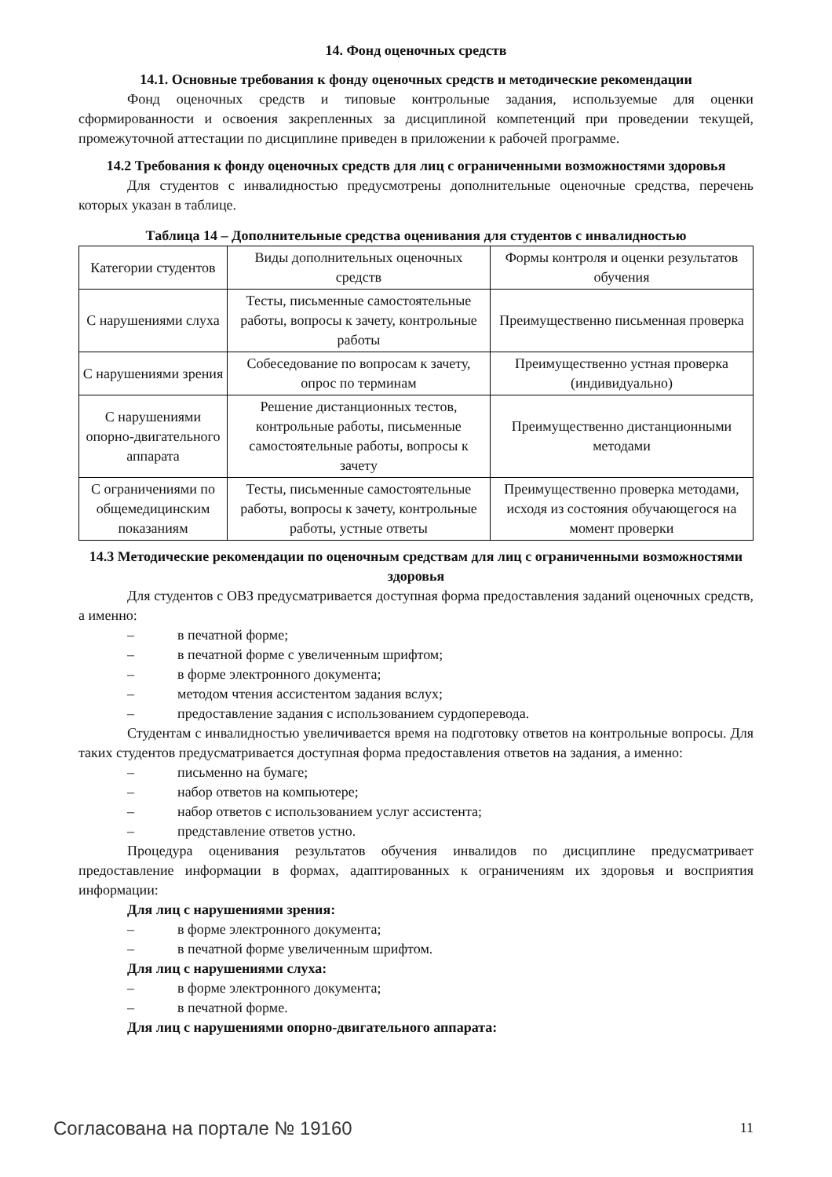14. Фонд оценочных средств
14.1. Основные требования к фонду оценочных средств и методические рекомендации
Фонд оценочных средств и типовые контрольные задания, используемые для оценки сформированности и освоения закрепленных за дисциплиной компетенций при проведении текущей, промежуточной аттестации по дисциплине приведен в приложении к рабочей программе.
14.2 Требования к фонду оценочных средств для лиц с ограниченными возможностями здоровья
Для студентов с инвалидностью предусмотрены дополнительные оценочные средства, перечень которых указан в таблице.
Таблица 14 – Дополнительные средства оценивания для студентов с инвалидностью
| Категории студентов | Виды дополнительных оценочных средств | Формы контроля и оценки результатов обучения |
| С нарушениями слуха | Тесты, письменные самостоятельные работы, вопросы к зачету, контрольные работы | Преимущественно письменная проверка |
| С нарушениями зрения | Собеседование по вопросам к зачету, опрос по терминам | Преимущественно устная проверка (индивидуально) |
| С нарушениями опорно-двигательного аппарата | Решение дистанционных тестов, контрольные работы, письменные самостоятельные работы, вопросы к зачету | Преимущественно дистанционными методами |
| С ограничениями по общемедицинским показаниям | Тесты, письменные самостоятельные работы, вопросы к зачету, контрольные работы, устные ответы | Преимущественно проверка методами, исходя из состояния обучающегося на момент проверки |
14.3 Методические рекомендации по оценочным средствам для лиц с ограниченными возможностями здоровья
Для студентов с ОВЗ предусматривается доступная форма предоставления заданий оценочных средств, а именно:
– в печатной форме;
– в печатной форме с увеличенным шрифтом;
– в форме электронного документа;
– методом чтения ассистентом задания вслух;
– предоставление задания с использованием сурдоперевода.
Студентам с инвалидностью увеличивается время на подготовку ответов на контрольные вопросы. Для таких студентов предусматривается доступная форма предоставления ответов на задания, а именно:
– письменно на бумаге;
– набор ответов на компьютере;
– набор ответов с использованием услуг ассистента;
– представление ответов устно.
Процедура оценивания результатов обучения инвалидов по дисциплине предусматривает предоставление информации в формах, адаптированных к ограничениям их здоровья и восприятия информации:
Для лиц с нарушениями зрения:
– в форме электронного документа;
– в печатной форме увеличенным шрифтом.
Для лиц с нарушениями слуха:
– в форме электронного документа;
– в печатной форме.
Для лиц с нарушениями опорно-двигательного аппарата:
Согласована на портале № 19160 11